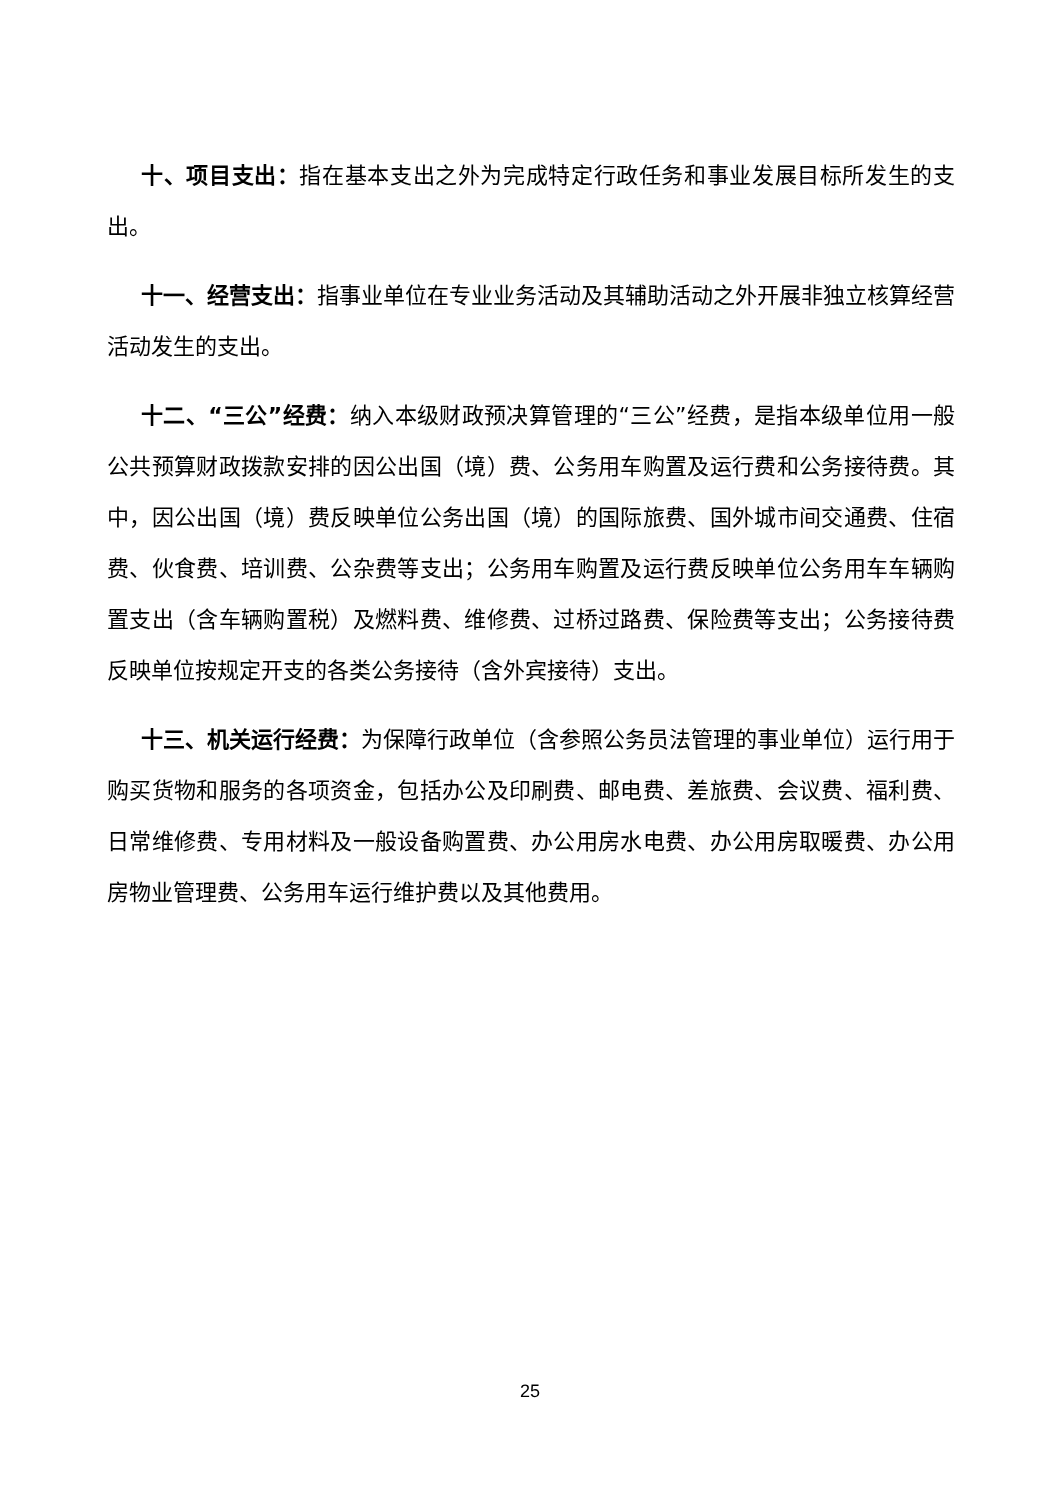十、项目支出：指在基本支出之外为完成特定行政任务和事业发展目标所发生的支出。
十一、经营支出：指事业单位在专业业务活动及其辅助活动之外开展非独立核算经营活动发生的支出。
十二、“三公”经费：纳入本级财政预决算管理的“三公”经费，是指本级单位用一般公共预算财政拨款安排的因公出国（境）费、公务用车购置及运行费和公务接待费。其中，因公出国（境）费反映单位公务出国（境）的国际旅费、国外城市间交通费、住宿费、伙食费、培训费、公杂费等支出；公务用车购置及运行费反映单位公务用车车辆购置支出（含车辆购置税）及燃料费、维修费、过桥过路费、保险费等支出；公务接待费反映单位按规定开支的各类公务接待（含外宾接待）支出。
十三、机关运行经费：为保障行政单位（含参照公务员法管理的事业单位）运行用于购买货物和服务的各项资金，包括办公及印刷费、邮电费、差旅费、会议费、福利费、日常维修费、专用材料及一般设备购置费、办公用房水电费、办公用房取暖费、办公用房物业管理费、公务用车运行维护费以及其他费用。
25